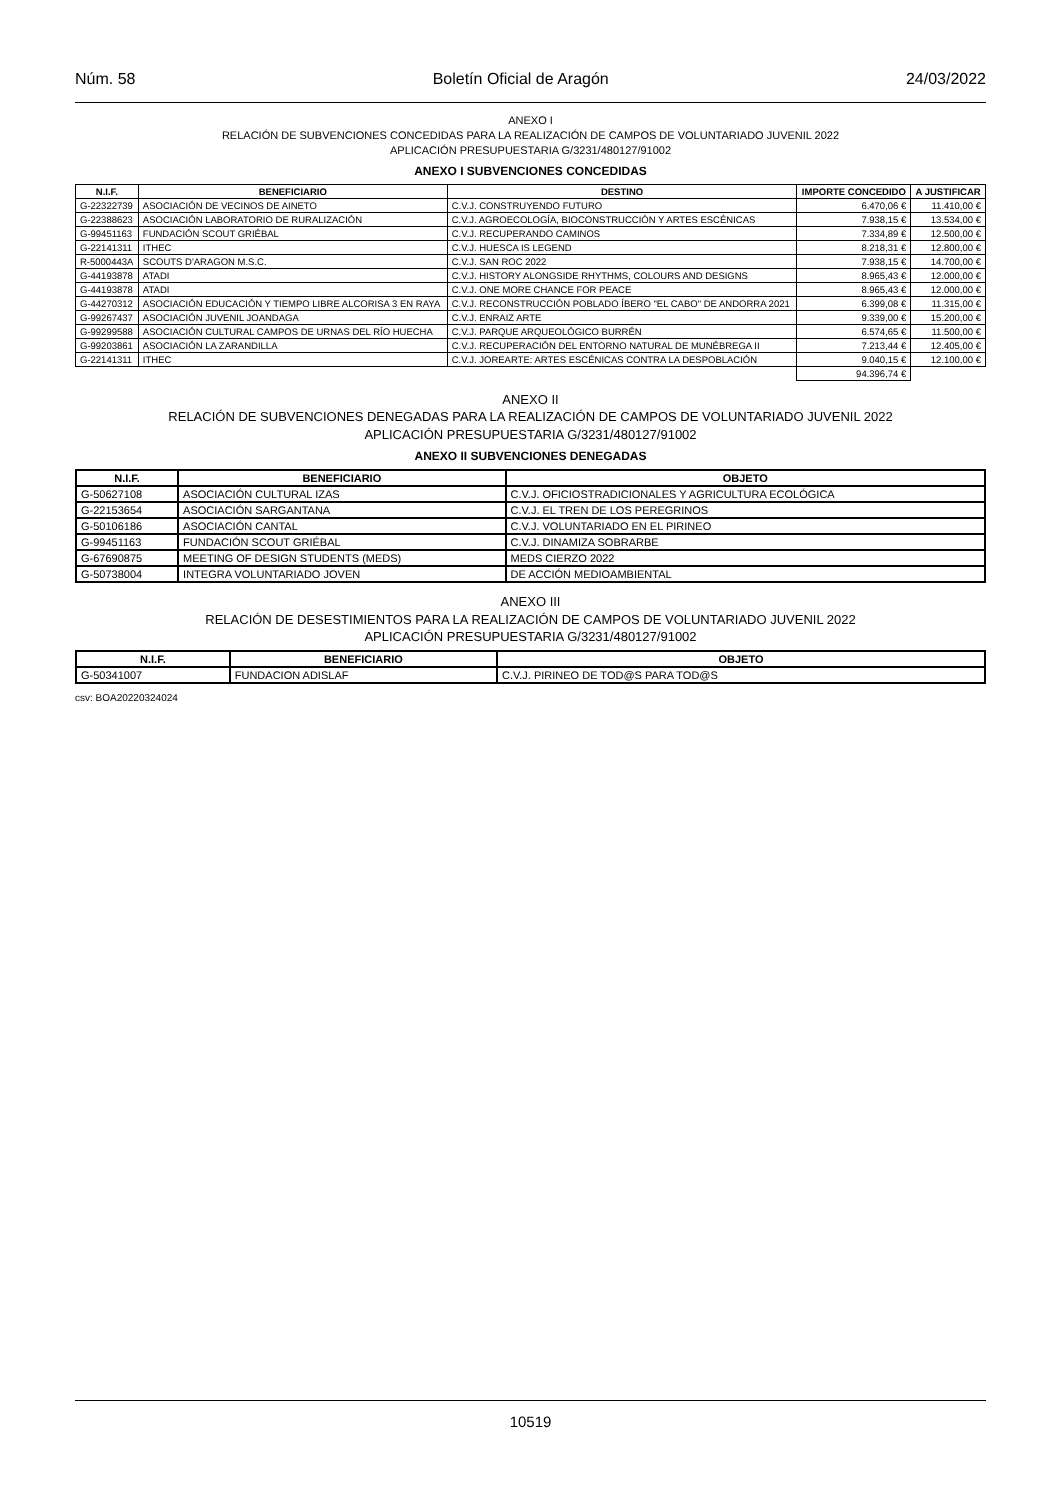Núm. 58 Boletín Oficial de Aragón 24/03/2022
ANEXO I
RELACIÓN DE SUBVENCIONES CONCEDIDAS PARA LA REALIZACIÓN DE CAMPOS DE VOLUNTARIADO JUVENIL 2022
APLICACIÓN PRESUPUESTARIA G/3231/480127/91002
ANEXO I SUBVENCIONES CONCEDIDAS
| N.I.F. | BENEFICIARIO | DESTINO | IMPORTE CONCEDIDO | A JUSTIFICAR |
| --- | --- | --- | --- | --- |
| G-22322739 | ASOCIACIÓN DE VECINOS DE AINETO | C.V.J. CONSTRUYENDO FUTURO | 6.470,06 € | 11.410,00 € |
| G-22388623 | ASOCIACIÓN LABORATORIO DE RURALIZACIÓN | C.V.J. AGROECOLOGÍA, BIOCONSTRUCCIÓN Y ARTES ESCÉNICAS | 7.938,15 € | 13.534,00 € |
| G-99451163 | FUNDACIÓN SCOUT GRIÉBAL | C.V.J. RECUPERANDO CAMINOS | 7.334,89 € | 12.500,00 € |
| G-22141311 | ITHEC | C.V.J. HUESCA IS LEGEND | 8.218,31 € | 12.800,00 € |
| R-5000443A | SCOUTS D'ARAGON M.S.C. | C.V.J. SAN ROC 2022 | 7.938,15 € | 14.700,00 € |
| G-44193878 | ATADI | C.V.J. HISTORY ALONGSIDE RHYTHMS, COLOURS AND DESIGNS | 8.965,43 € | 12.000,00 € |
| G-44193878 | ATADI | C.V.J. ONE MORE CHANCE FOR PEACE | 8.965,43 € | 12.000,00 € |
| G-44270312 | ASOCIACIÓN EDUCACIÓN Y TIEMPO LIBRE ALCORISA 3 EN RAYA | C.V.J. RECONSTRUCCIÓN POBLADO ÍBERO "EL CABO" DE ANDORRA 2021 | 6.399,08 € | 11.315,00 € |
| G-99267437 | ASOCIACIÓN JUVENIL JOANDAGA | C.V.J. ENRAIZ ARTE | 9.339,00 € | 15.200,00 € |
| G-99299588 | ASOCIACIÓN CULTURAL CAMPOS DE URNAS DEL RÍO HUECHA | C.V.J. PARQUE ARQUEOLÓGICO BURRÉN | 6.574,65 € | 11.500,00 € |
| G-99203861 | ASOCIACIÓN LA ZARANDILLA | C.V.J. RECUPERACIÓN DEL ENTORNO NATURAL DE MUNÉBREGA II | 7.213,44 € | 12.405,00 € |
| G-22141311 | ITHEC | C.V.J. JOREARTE: ARTES ESCÉNICAS CONTRA LA DESPOBLACIÓN | 9.040,15 € | 12.100,00 € |
| | | | 94.396,74 € | |
ANEXO II
RELACIÓN DE SUBVENCIONES DENEGADAS PARA LA REALIZACIÓN DE CAMPOS DE VOLUNTARIADO JUVENIL 2022
APLICACIÓN PRESUPUESTARIA G/3231/480127/91002
ANEXO II SUBVENCIONES DENEGADAS
| N.I.F. | BENEFICIARIO | OBJETO |
| --- | --- | --- |
| G-50627108 | ASOCIACIÓN CULTURAL IZAS | C.V.J. OFICIOSTRADICIONALES Y AGRICULTURA ECOLÓGICA |
| G-22153654 | ASOCIACIÓN SARGANTANA | C.V.J. EL TREN DE LOS PEREGRINOS |
| G-50106186 | ASOCIACIÓN CANTAL | C.V.J. VOLUNTARIADO EN EL PIRINEO |
| G-99451163 | FUNDACIÓN SCOUT GRIÉBAL | C.V.J. DINAMIZA SOBRARBE |
| G-67690875 | MEETING OF DESIGN STUDENTS (MEDS) | MEDS CIERZO 2022 |
| G-50738004 | INTEGRA VOLUNTARIADO JOVEN | DE ACCIÓN MEDIOAMBIENTAL |
ANEXO III
RELACIÓN DE DESESTIMIENTOS PARA LA REALIZACIÓN DE CAMPOS DE VOLUNTARIADO JUVENIL 2022
APLICACIÓN PRESUPUESTARIA G/3231/480127/91002
| N.I.F. | BENEFICIARIO | OBJETO |
| --- | --- | --- |
| G-50341007 | FUNDACION ADISLAF | C.V.J. PIRINEO DE TOD@S PARA TOD@S |
csv: BOA20220324024
10519